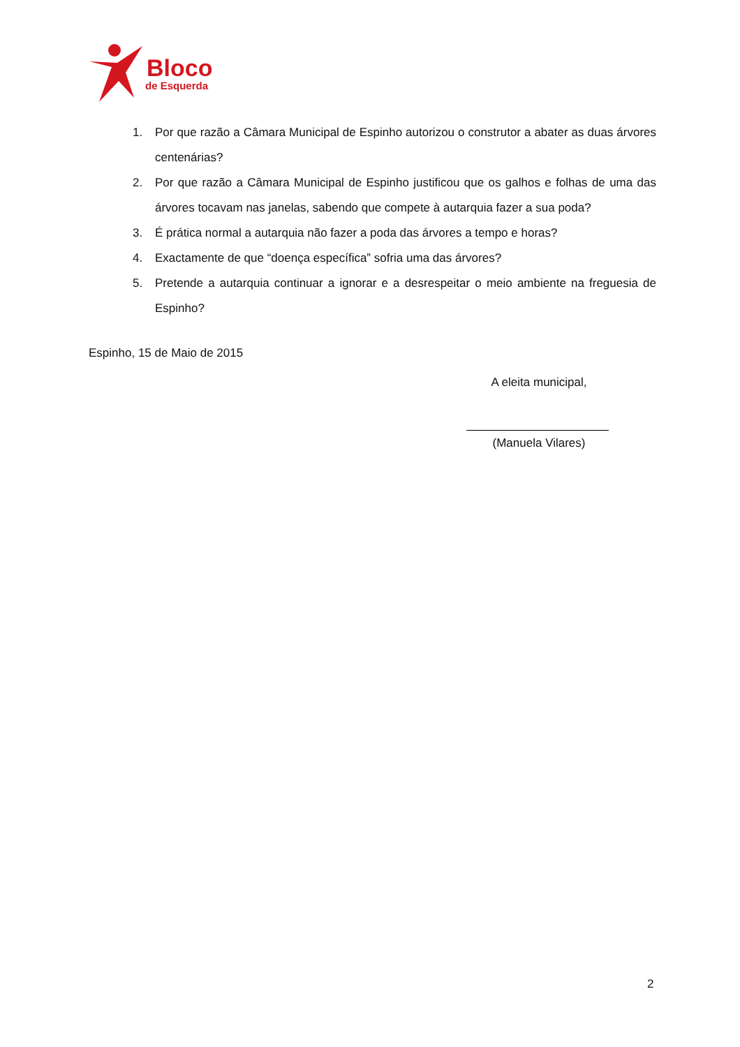Bloco
de Esquerda
1. Por que razão a Câmara Municipal de Espinho autorizou o construtor a abater as duas árvores centenárias?
2. Por que razão a Câmara Municipal de Espinho justificou que os galhos e folhas de uma das árvores tocavam nas janelas, sabendo que compete à autarquia fazer a sua poda?
3. É prática normal a autarquia não fazer a poda das árvores a tempo e horas?
4. Exactamente de que “doença específica” sofria uma das árvores?
5. Pretende a autarquia continuar a ignorar e a desrespeitar o meio ambiente na freguesia de Espinho?
Espinho, 15 de Maio de 2015
A eleita municipal,
(Manuela Vilares)
2